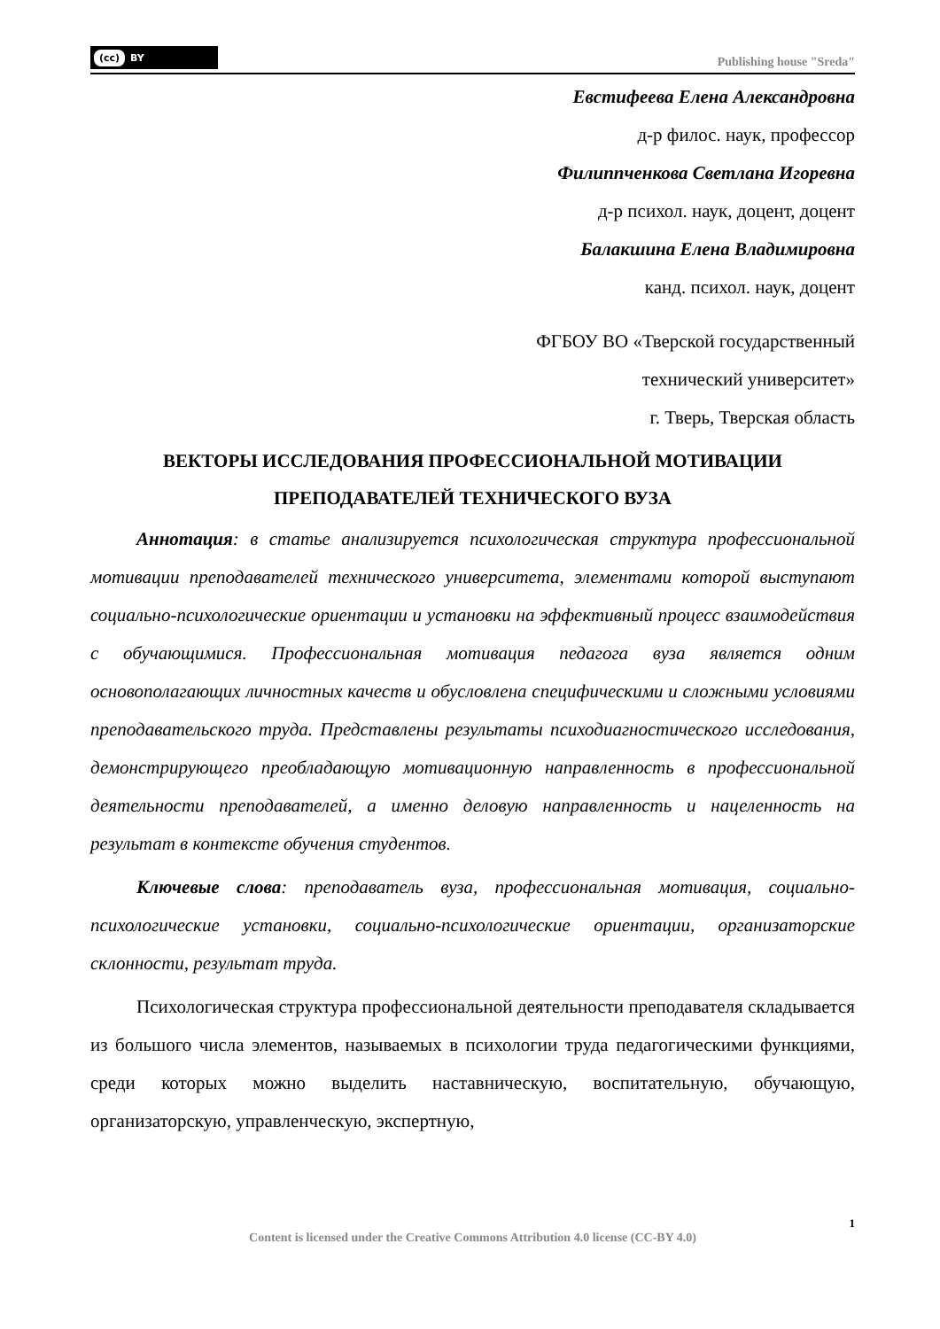(cc) BY
Publishing house "Sreda"
Евстифеева Елена Александровна
д-р филос. наук, профессор
Филиппченкова Светлана Игоревна
д-р психол. наук, доцент, доцент
Балакшина Елена Владимировна
канд. психол. наук, доцент
ФГБОУ ВО «Тверской государственный
технический университет»
г. Тверь, Тверская область
ВЕКТОРЫ ИССЛЕДОВАНИЯ ПРОФЕССИОНАЛЬНОЙ МОТИВАЦИИ
ПРЕПОДАВАТЕЛЕЙ ТЕХНИЧЕСКОГО ВУЗА
Аннотация: в статье анализируется психологическая структура профессиональной мотивации преподавателей технического университета, элементами которой выступают социально-психологические ориентации и установки на эффективный процесс взаимодействия с обучающимися. Профессиональная мотивация педагога вуза является одним основополагающих личностных качеств и обусловлена специфическими и сложными условиями преподавательского труда. Представлены результаты психодиагностического исследования, демонстрирующего преобладающую мотивационную направленность в профессиональной деятельности преподавателей, а именно деловую направленность и нацеленность на результат в контексте обучения студентов.
Ключевые слова: преподаватель вуза, профессиональная мотивация, социально-психологические установки, социально-психологические ориентации, организаторские склонности, результат труда.
Психологическая структура профессиональной деятельности преподавателя складывается из большого числа элементов, называемых в психологии труда педагогическими функциями, среди которых можно выделить наставническую, воспитательную, обучающую, организаторскую, управленческую, экспертную,
1
Content is licensed under the Creative Commons Attribution 4.0 license (CC-BY 4.0)